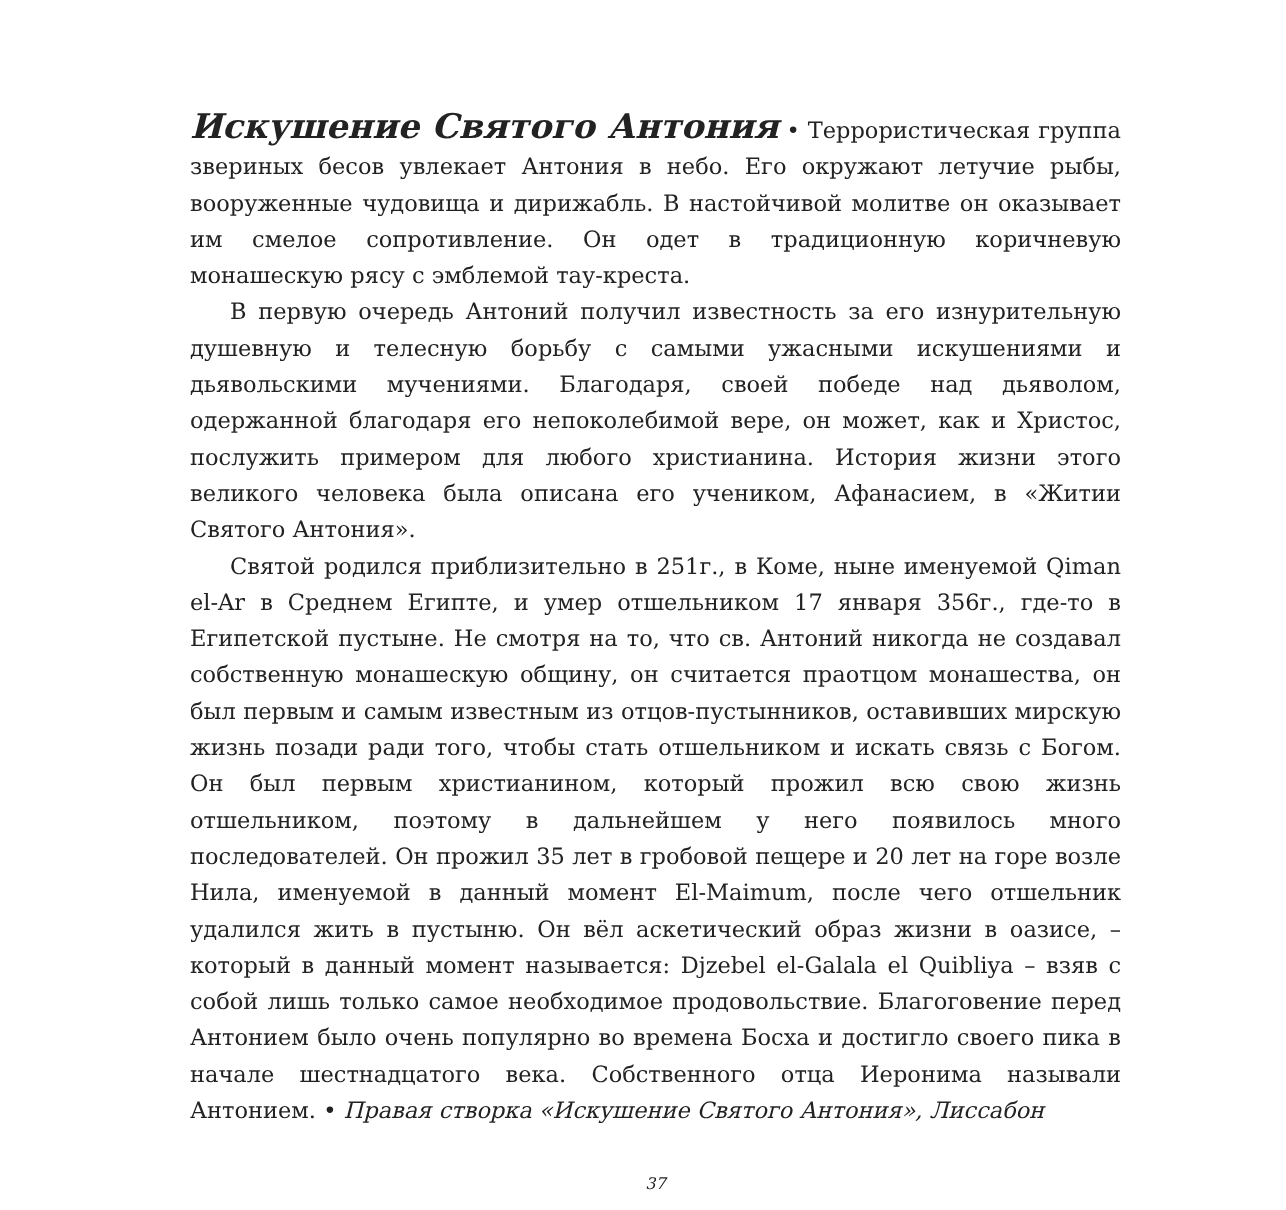Искушение Святого Антония • Террористическая группа звериных бесов увлекает Антония в небо. Его окружают летучие рыбы, вооруженные чудовища и дирижабль. В настойчивой молитве он оказывает им смелое сопротивление. Он одет в традиционную коричневую монашескую рясу с эмблемой тау-креста.
В первую очередь Антоний получил известность за его изнурительную душевную и телесную борьбу с самыми ужасными искушениями и дьявольскими мучениями. Благодаря, своей победе над дьяволом, одержанной благодаря его непоколебимой вере, он может, как и Христос, послужить примером для любого христианина. История жизни этого великого человека была описана его учеником, Афанасием, в «Житии Святого Антония».
Святой родился приблизительно в 251г., в Коме, ныне именуемой Qiman el-Ar в Среднем Египте, и умер отшельником 17 января 356г., где-то в Египетской пустыне. Не смотря на то, что св. Антоний никогда не создавал собственную монашескую общину, он считается праотцом монашества, он был первым и самым известным из отцов-пустынников, оставивших мирскую жизнь позади ради того, чтобы стать отшельником и искать связь с Богом. Он был первым христианином, который прожил всю свою жизнь отшельником, поэтому в дальнейшем у него появилось много последователей. Он прожил 35 лет в гробовой пещере и 20 лет на горе возле Нила, именуемой в данный момент El-Maimum, после чего отшельник удалился жить в пустыню. Он вёл аскетический образ жизни в оазисе, – который в данный момент называется: Djzebel el-Galala el Quibliya – взяв с собой лишь только самое необходимое продовольствие. Благоговение перед Антонием было очень популярно во времена Босха и достигло своего пика в начале шестнадцатого века. Собственного отца Иеронима называли Антонием. • Правая створка «Искушение Святого Антония», Лиссабон
37